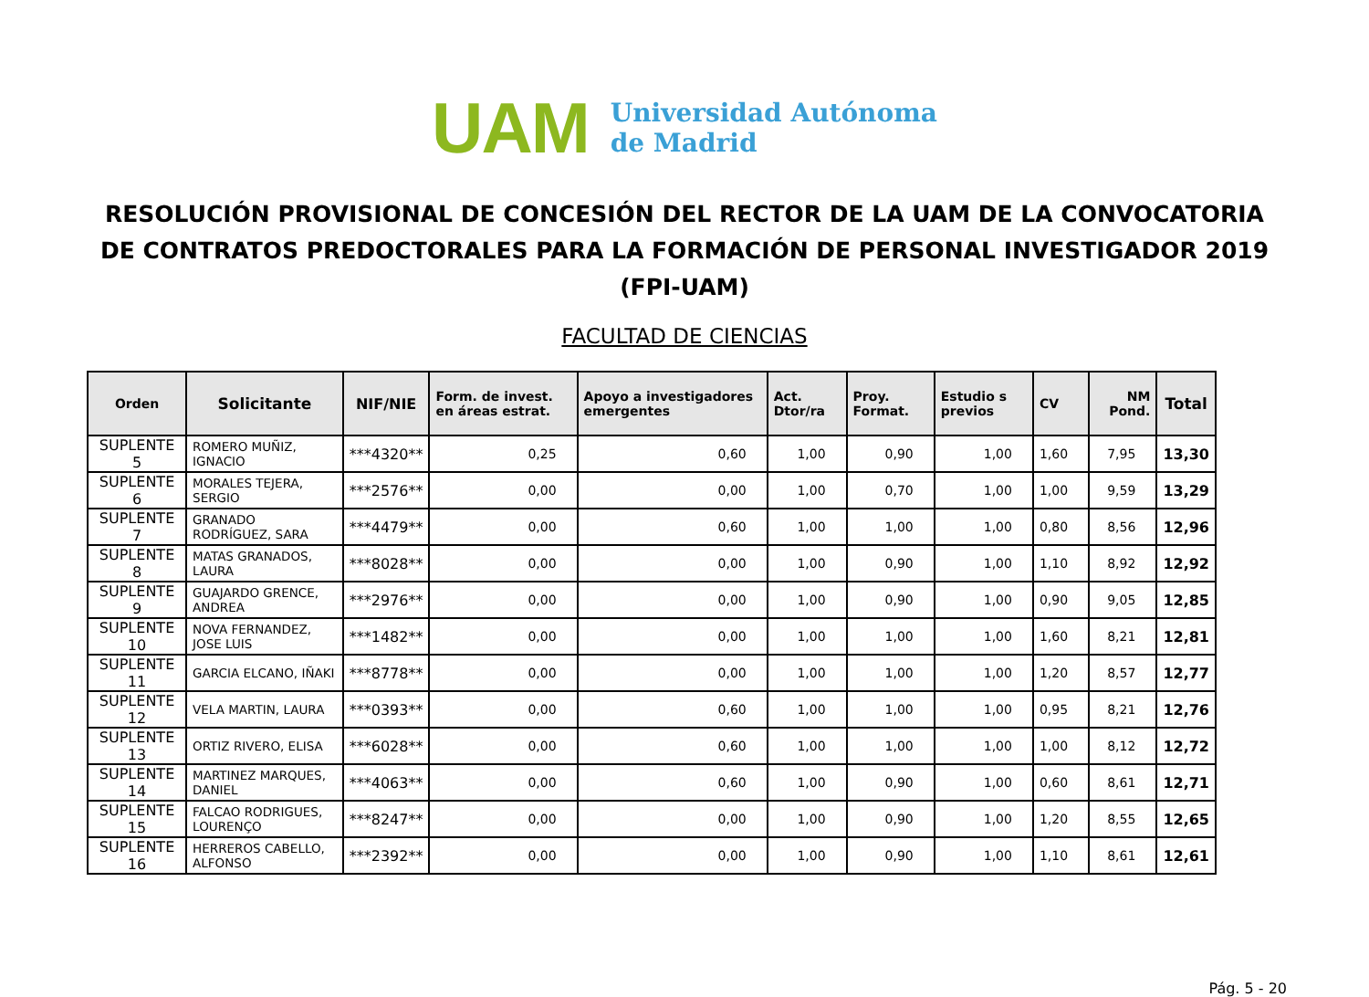UAM
Universidad Autónoma
de Madrid
RESOLUCIÓN PROVISIONAL DE CONCESIÓN DEL RECTOR DE LA UAM DE LA CONVOCATORIA DE CONTRATOS PREDOCTORALES PARA LA FORMACIÓN DE PERSONAL INVESTIGADOR 2019 (FPI-UAM)
FACULTAD DE CIENCIAS
| Orden | Solicitante | NIF/NIE | Form. de invest. en áreas estrat. | Apoyo a investigadores emergentes | Act. Dtor/ra | Proy. Format. | Estudio s previos | CV | NM Pond. | Total |
| --- | --- | --- | --- | --- | --- | --- | --- | --- | --- | --- |
| SUPLENTE 5 | ROMERO MUÑIZ, IGNACIO | ***4320** | 0,25 | 0,60 | 1,00 | 0,90 | 1,00 | 1,60 | 7,95 | 13,30 |
| SUPLENTE 6 | MORALES TEJERA, SERGIO | ***2576** | 0,00 | 0,00 | 1,00 | 0,70 | 1,00 | 1,00 | 9,59 | 13,29 |
| SUPLENTE 7 | GRANADO RODRÍGUEZ, SARA | ***4479** | 0,00 | 0,60 | 1,00 | 1,00 | 1,00 | 0,80 | 8,56 | 12,96 |
| SUPLENTE 8 | MATAS GRANADOS, LAURA | ***8028** | 0,00 | 0,00 | 1,00 | 0,90 | 1,00 | 1,10 | 8,92 | 12,92 |
| SUPLENTE 9 | GUAJARDO GRENCE, ANDREA | ***2976** | 0,00 | 0,00 | 1,00 | 0,90 | 1,00 | 0,90 | 9,05 | 12,85 |
| SUPLENTE 10 | NOVA FERNANDEZ, JOSE LUIS | ***1482** | 0,00 | 0,00 | 1,00 | 1,00 | 1,00 | 1,60 | 8,21 | 12,81 |
| SUPLENTE 11 | GARCIA ELCANO, IÑAKI | ***8778** | 0,00 | 0,00 | 1,00 | 1,00 | 1,00 | 1,20 | 8,57 | 12,77 |
| SUPLENTE 12 | VELA MARTIN, LAURA | ***0393** | 0,00 | 0,60 | 1,00 | 1,00 | 1,00 | 0,95 | 8,21 | 12,76 |
| SUPLENTE 13 | ORTIZ RIVERO, ELISA | ***6028** | 0,00 | 0,60 | 1,00 | 1,00 | 1,00 | 1,00 | 8,12 | 12,72 |
| SUPLENTE 14 | MARTINEZ MARQUES, DANIEL | ***4063** | 0,00 | 0,60 | 1,00 | 0,90 | 1,00 | 0,60 | 8,61 | 12,71 |
| SUPLENTE 15 | FALCAO RODRIGUES, LOURENÇO | ***8247** | 0,00 | 0,00 | 1,00 | 0,90 | 1,00 | 1,20 | 8,55 | 12,65 |
| SUPLENTE 16 | HERREROS CABELLO, ALFONSO | ***2392** | 0,00 | 0,00 | 1,00 | 0,90 | 1,00 | 1,10 | 8,61 | 12,61 |
Pág. 5 - 20